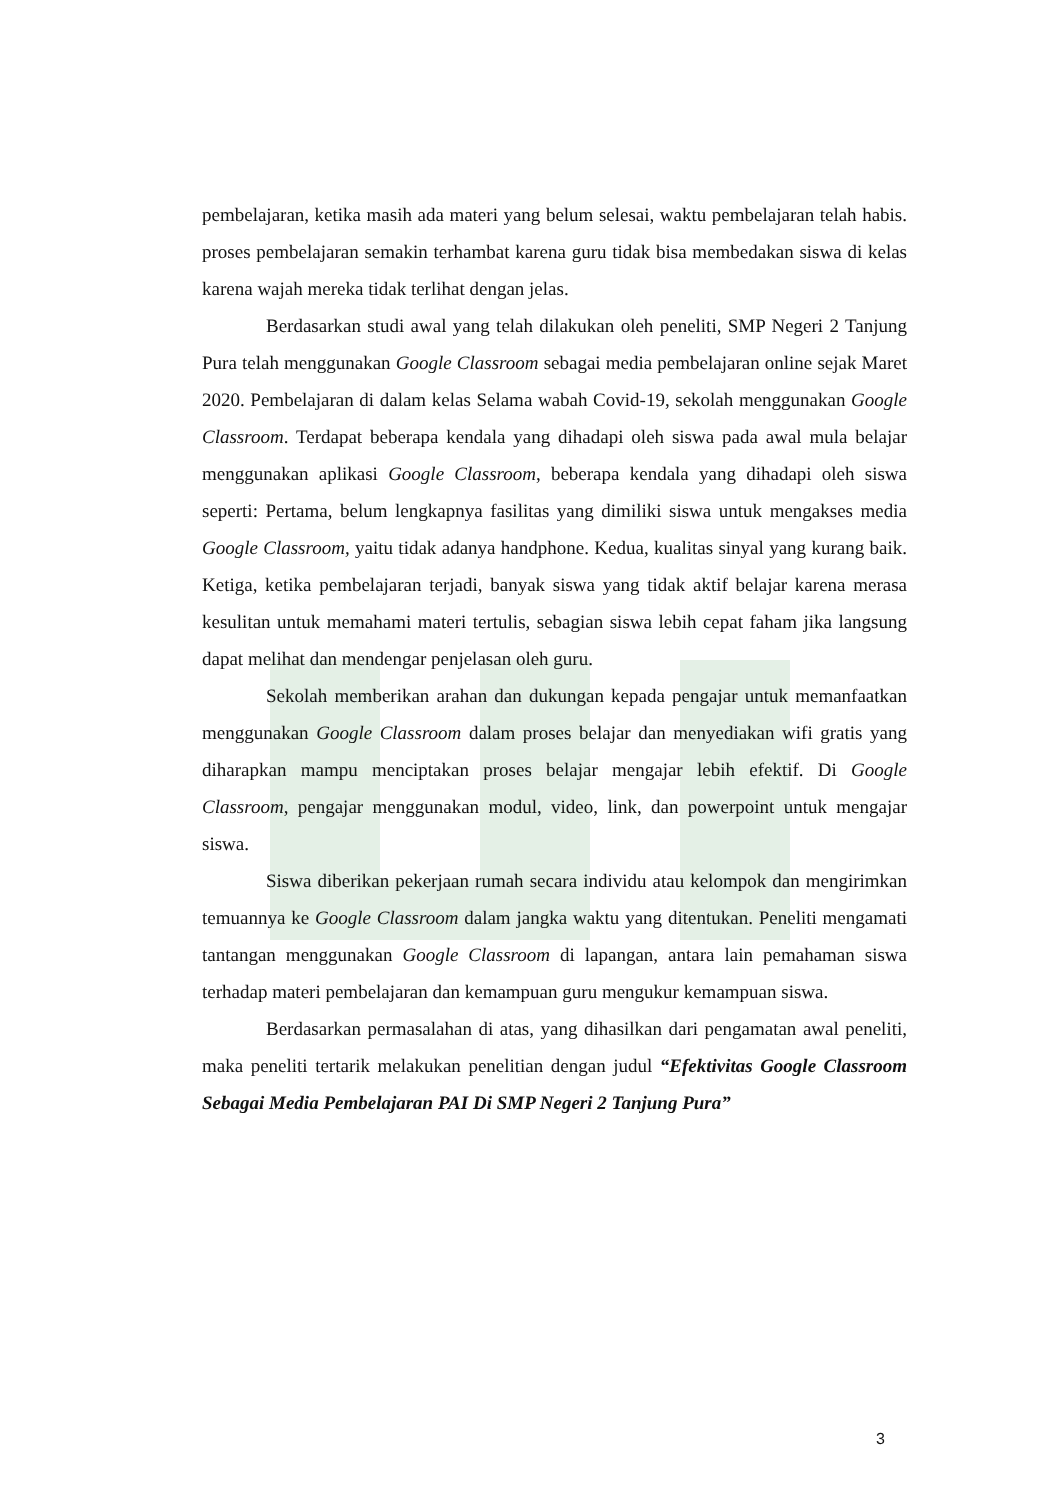pembelajaran, ketika masih ada materi yang belum selesai, waktu pembelajaran telah habis. proses pembelajaran semakin terhambat karena guru tidak bisa membedakan siswa di kelas karena wajah mereka tidak terlihat dengan jelas.
Berdasarkan studi awal yang telah dilakukan oleh peneliti, SMP Negeri 2 Tanjung Pura telah menggunakan Google Classroom sebagai media pembelajaran online sejak Maret 2020. Pembelajaran di dalam kelas Selama wabah Covid-19, sekolah menggunakan Google Classroom. Terdapat beberapa kendala yang dihadapi oleh siswa pada awal mula belajar menggunakan aplikasi Google Classroom, beberapa kendala yang dihadapi oleh siswa seperti: Pertama, belum lengkapnya fasilitas yang dimiliki siswa untuk mengakses media Google Classroom, yaitu tidak adanya handphone. Kedua, kualitas sinyal yang kurang baik. Ketiga, ketika pembelajaran terjadi, banyak siswa yang tidak aktif belajar karena merasa kesulitan untuk memahami materi tertulis, sebagian siswa lebih cepat faham jika langsung dapat melihat dan mendengar penjelasan oleh guru.
Sekolah memberikan arahan dan dukungan kepada pengajar untuk memanfaatkan menggunakan Google Classroom dalam proses belajar dan menyediakan wifi gratis yang diharapkan mampu menciptakan proses belajar mengajar lebih efektif. Di Google Classroom, pengajar menggunakan modul, video, link, dan powerpoint untuk mengajar siswa.
Siswa diberikan pekerjaan rumah secara individu atau kelompok dan mengirimkan temuannya ke Google Classroom dalam jangka waktu yang ditentukan. Peneliti mengamati tantangan menggunakan Google Classroom di lapangan, antara lain pemahaman siswa terhadap materi pembelajaran dan kemampuan guru mengukur kemampuan siswa.
Berdasarkan permasalahan di atas, yang dihasilkan dari pengamatan awal peneliti, maka peneliti tertarik melakukan penelitian dengan judul “Efektivitas Google Classroom Sebagai Media Pembelajaran PAI Di SMP Negeri 2 Tanjung Pura”
3